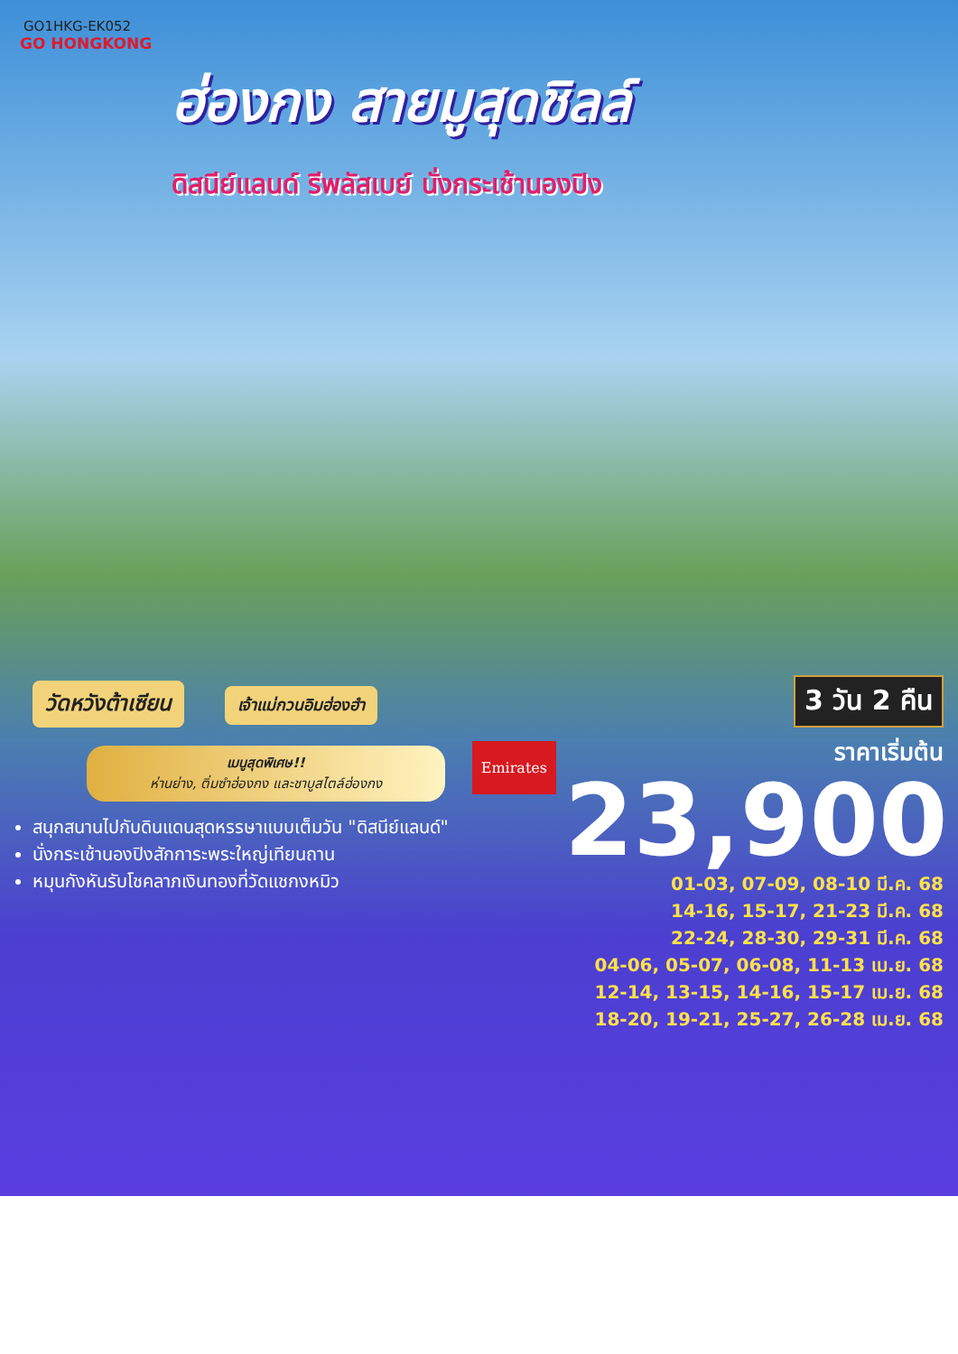GO1HKG-EK052
GO HONGKONG
ฮ่องกง สายมูสุดชิลล์
ดิสนีย์แลนด์ รีพลัสเบย์ นั่งกระเช้านองปิง
วัดหวังต้าเซียน เจ้าแม่กวนอิมฮ่องฮำ
เมนูสุดพิเศษ!!
ห่านย่าง, ติ่มซำฮ่องกง และชาบูสไตล์ฮ่องกง
Emirates
สนุกสนานไปกับดินแดนสุดหรรษาแบบเต็มวัน "ดิสนีย์แลนด์"
นั่งกระเช้านองปิงสักการะพระใหญ่เทียนถาน
หมุนกังหันรับโชคลาภเงินทองที่วัดแชกงหมิว
3 วัน 2 คืน
ราคาเริ่มต้น
23,900
01-03, 07-09, 08-10 มี.ค. 68
14-16, 15-17, 21-23 มี.ค. 68
22-24, 28-30, 29-31 มี.ค. 68
04-06, 05-07, 06-08, 11-13 เม.ย. 68
12-14, 13-15, 14-16, 15-17 เม.ย. 68
18-20, 19-21, 25-27, 26-28 เม.ย. 68